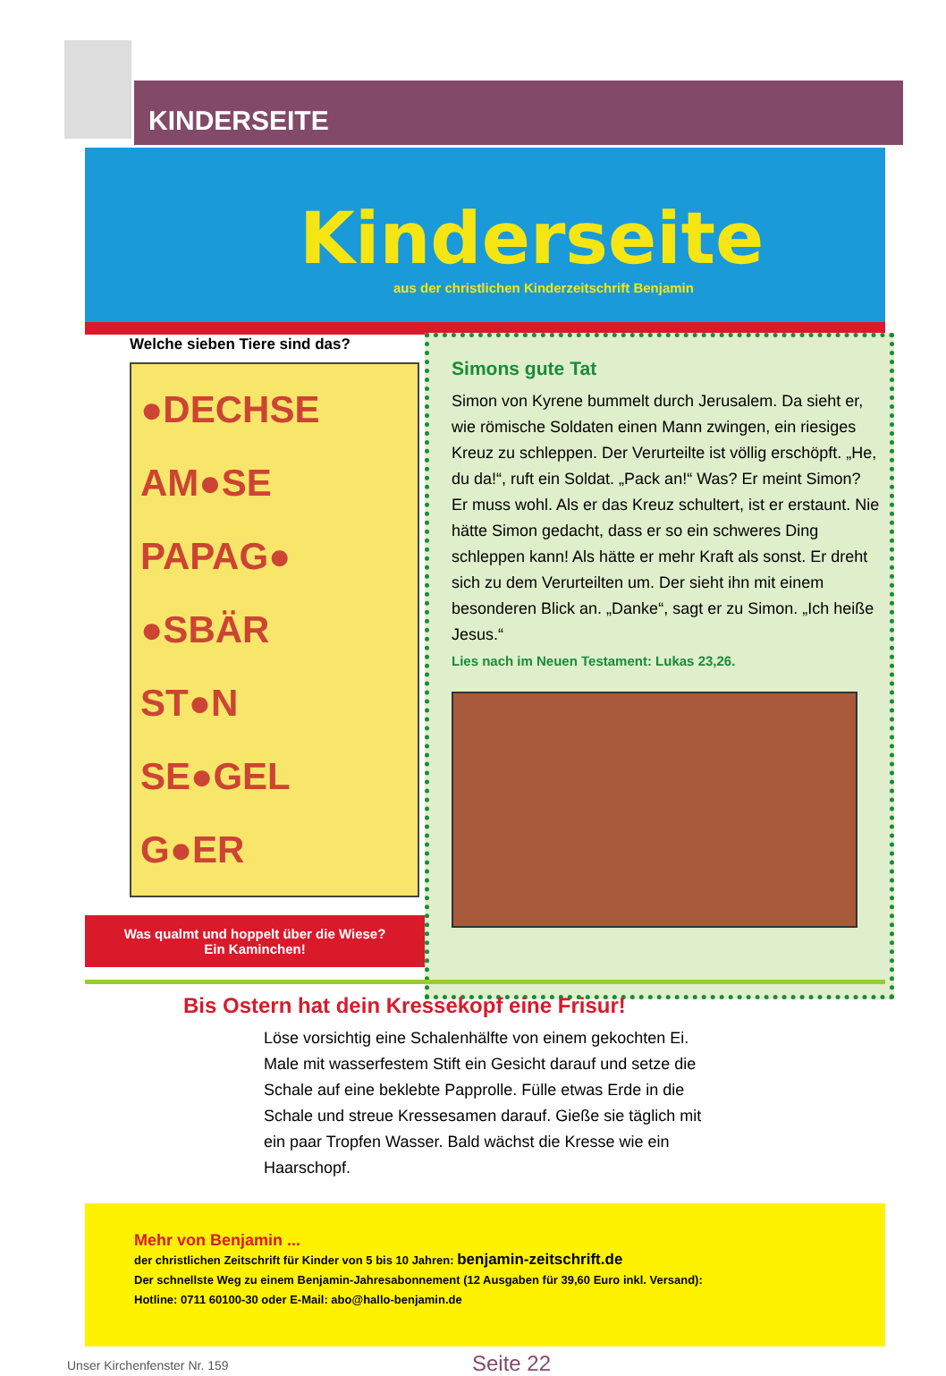KINDERSEITE
Kinderseite
aus der christlichen Kinderzeitschrift Benjamin
Welche sieben Tiere sind das?
●DECHSE
AM●SE
PAPAG●
●SBÄR
ST●N
SE●GEL
G●ER
Was qualmt und hoppelt über die Wiese?
Ein Kaminchen!
Simons gute Tat
Simon von Kyrene bummelt durch Jerusalem. Da sieht er, wie römische Soldaten einen Mann zwingen, ein riesiges Kreuz zu schleppen. Der Verurteilte ist völlig erschöpft. „He, du da!“, ruft ein Soldat. „Pack an!“ Was? Er meint Simon? Er muss wohl. Als er das Kreuz schultert, ist er erstaunt. Nie hätte Simon gedacht, dass er so ein schweres Ding schleppen kann! Als hätte er mehr Kraft als sonst. Er dreht sich zu dem Verurteilten um. Der sieht ihn mit einem besonderen Blick an. „Danke“, sagt er zu Simon. „Ich heiße Jesus.“
Lies nach im Neuen Testament: Lukas 23,26.
Bis Ostern hat dein Kressekopf eine Frisur!
Löse vorsichtig eine Schalenhälfte von einem gekochten Ei. Male mit wasserfestem Stift ein Gesicht darauf und setze die Schale auf eine beklebte Papprolle. Fülle etwas Erde in die Schale und streue Kressesamen darauf. Gieße sie täglich mit ein paar Tropfen Wasser. Bald wächst die Kresse wie ein Haarschopf.
Mehr von Benjamin ...
der christlichen Zeitschrift für Kinder von 5 bis 10 Jahren: benjamin-zeitschrift.de
Der schnellste Weg zu einem Benjamin-Jahresabonnement (12 Ausgaben für 39,60 Euro inkl. Versand):
Hotline: 0711 60100-30 oder E-Mail: abo@hallo-benjamin.de
Unser Kirchenfenster Nr. 159 Seite 22